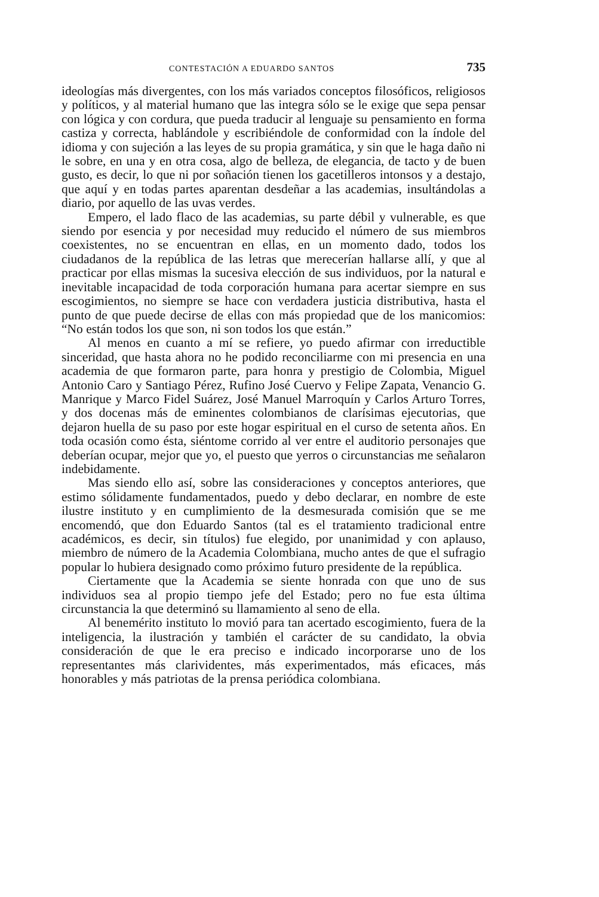CONTESTACIÓN A EDUARDO SANTOS 735
ideologías más divergentes, con los más variados conceptos filosóficos, religiosos y políticos, y al material humano que las integra sólo se le exige que sepa pensar con lógica y con cordura, que pueda traducir al lenguaje su pensamiento en forma castiza y correcta, hablándole y escribiéndole de conformidad con la índole del idioma y con sujeción a las leyes de su propia gramática, y sin que le haga daño ni le sobre, en una y en otra cosa, algo de belleza, de elegancia, de tacto y de buen gusto, es decir, lo que ni por soñación tienen los gacetilleros intonsos y a destajo, que aquí y en todas partes aparentan desdeñar a las academias, insultándolas a diario, por aquello de las uvas verdes.
Empero, el lado flaco de las academias, su parte débil y vulnerable, es que siendo por esencia y por necesidad muy reducido el número de sus miembros coexistentes, no se encuentran en ellas, en un momento dado, todos los ciudadanos de la república de las letras que merecerían hallarse allí, y que al practicar por ellas mismas la sucesiva elección de sus individuos, por la natural e inevitable incapacidad de toda corporación humana para acertar siempre en sus escogimientos, no siempre se hace con verdadera justicia distributiva, hasta el punto de que puede decirse de ellas con más propiedad que de los manicomios: “No están todos los que son, ni son todos los que están.”
Al menos en cuanto a mí se refiere, yo puedo afirmar con irreductible sinceridad, que hasta ahora no he podido reconciliarme con mi presencia en una academia de que formaron parte, para honra y prestigio de Colombia, Miguel Antonio Caro y Santiago Pérez, Rufino José Cuervo y Felipe Zapata, Venancio G. Manrique y Marco Fidel Suárez, José Manuel Marroquín y Carlos Arturo Torres, y dos docenas más de eminentes colombianos de clarísimas ejecutorias, que dejaron huella de su paso por este hogar espiritual en el curso de setenta años. En toda ocasión como ésta, siéntome corrido al ver entre el auditorio personajes que deberían ocupar, mejor que yo, el puesto que yerros o circunstancias me señalaron indebidamente.
Mas siendo ello así, sobre las consideraciones y conceptos anteriores, que estimo sólidamente fundamentados, puedo y debo declarar, en nombre de este ilustre instituto y en cumplimiento de la desmesurada comisión que se me encomendó, que don Eduardo Santos (tal es el tratamiento tradicional entre académicos, es decir, sin títulos) fue elegido, por unanimidad y con aplauso, miembro de número de la Academia Colombiana, mucho antes de que el sufragio popular lo hubiera designado como próximo futuro presidente de la república.
Ciertamente que la Academia se siente honrada con que uno de sus individuos sea al propio tiempo jefe del Estado; pero no fue esta última circunstancia la que determinó su llamamiento al seno de ella.
Al benemérito instituto lo movió para tan acertado escogimiento, fuera de la inteligencia, la ilustración y también el carácter de su candidato, la obvia consideración de que le era preciso e indicado incorporarse uno de los representantes más clarividentes, más experimentados, más eficaces, más honorables y más patriotas de la prensa periódica colombiana.